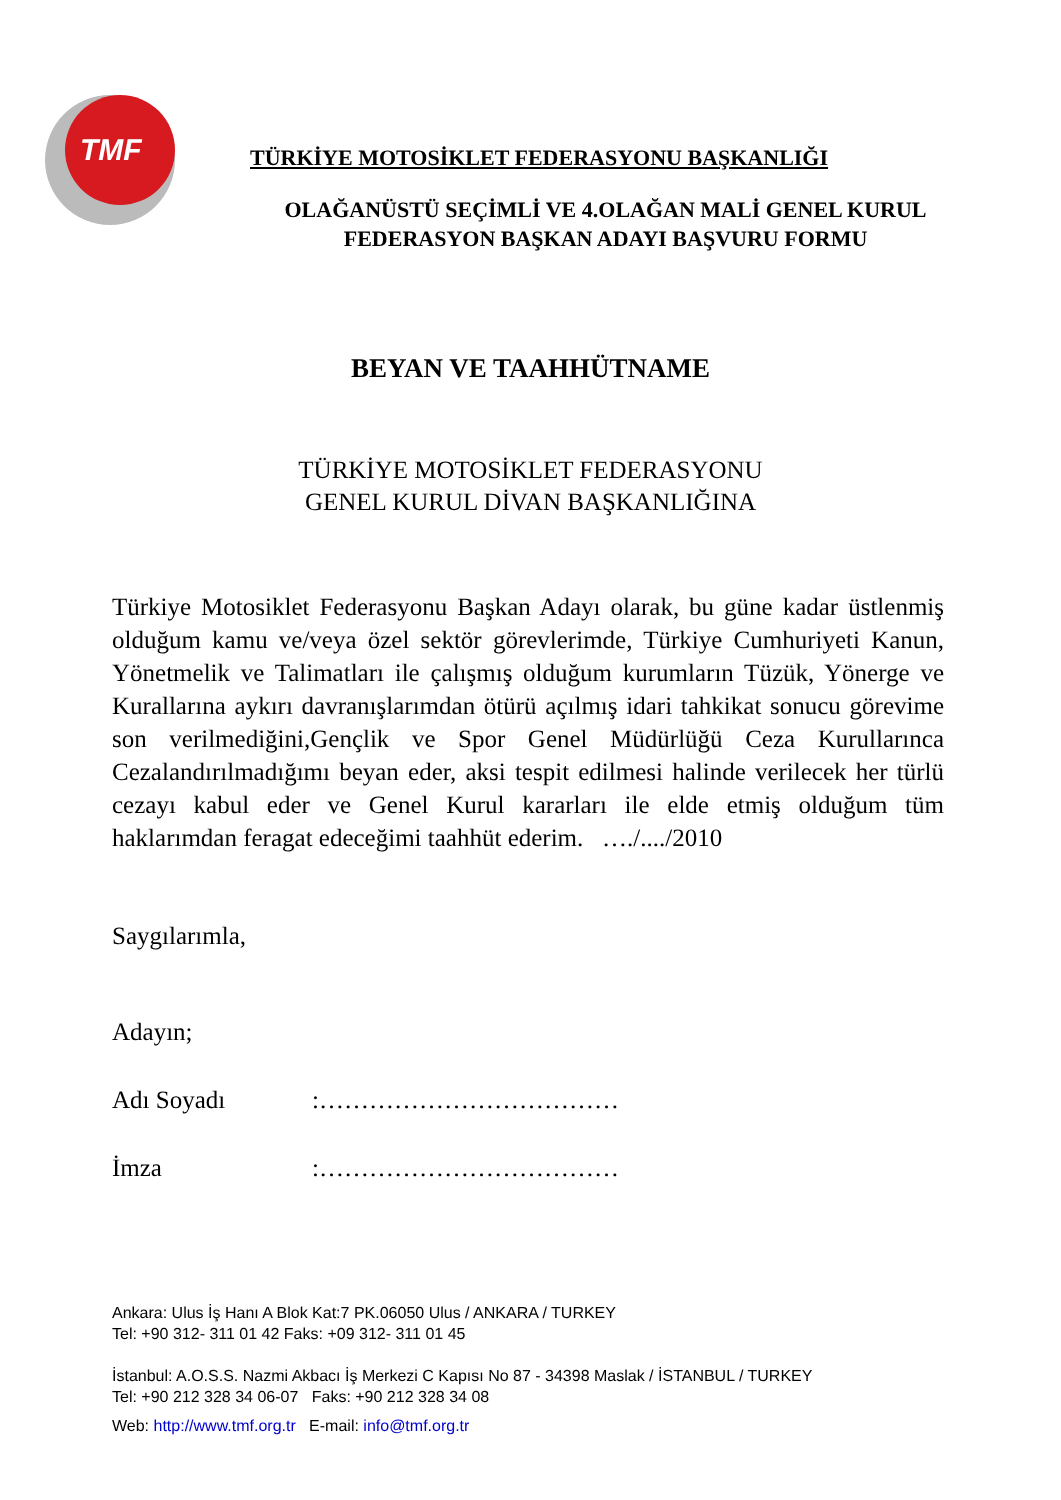TMF
TÜRKİYE MOTOSİKLET FEDERASYONU BAŞKANLIĞI
OLAĞANÜSTÜ SEÇİMLİ VE 4.OLAĞAN MALİ GENEL KURUL
FEDERASYON BAŞKAN ADAYI BAŞVURU FORMU
BEYAN VE TAAHHÜTNAME
TÜRKİYE MOTOSİKLET FEDERASYONU
GENEL KURUL DİVAN BAŞKANLIĞINA
Türkiye Motosiklet Federasyonu Başkan Adayı olarak, bu güne kadar üstlenmiş olduğum kamu ve/veya özel sektör görevlerimde, Türkiye Cumhuriyeti Kanun, Yönetmelik ve Talimatları ile çalışmış olduğum kurumların Tüzük, Yönerge ve Kurallarına aykırı davranışlarımdan ötürü açılmış idari tahkikat sonucu görevime son verilmediğini,Gençlik ve Spor Genel Müdürlüğü Ceza Kurullarınca Cezalandırılmadığımı beyan eder, aksi tespit edilmesi halinde verilecek her türlü cezayı kabul eder ve Genel Kurul kararları ile elde etmiş olduğum tüm haklarımdan feragat edeceğimi taahhüt ederim. …./..../2010
Saygılarımla,
Adayın;
Adı Soyadı :………………………………
İmza :………………………………
Ankara: Ulus İş Hanı A Blok Kat:7 PK.06050 Ulus / ANKARA / TURKEY
Tel: +90 312- 311 01 42 Faks: +09 312- 311 01 45
İstanbul: A.O.S.S. Nazmi Akbacı İş Merkezi C Kapısı No 87 - 34398 Maslak / İSTANBUL / TURKEY
Tel: +90 212 328 34 06-07 Faks: +90 212 328 34 08
Web: http://www.tmf.org.tr E-mail: info@tmf.org.tr